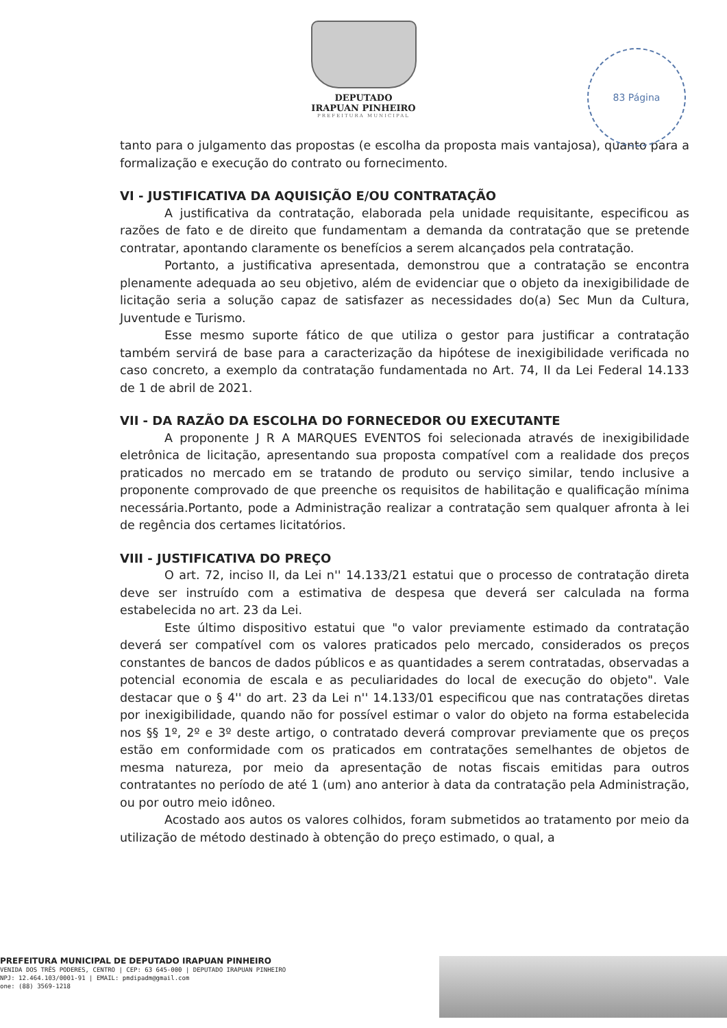DEPUTADO
IRAPUAN PINHEIRO
PREFEITURA MUNICIPAL
83 Página
tanto para o julgamento das propostas (e escolha da proposta mais vantajosa), quanto para a formalização e execução do contrato ou fornecimento.
VI - JUSTIFICATIVA DA AQUISIÇÃO E/OU CONTRATAÇÃO
A justificativa da contratação, elaborada pela unidade requisitante, especificou as razões de fato e de direito que fundamentam a demanda da contratação que se pretende contratar, apontando claramente os benefícios a serem alcançados pela contratação.
Portanto, a justificativa apresentada, demonstrou que a contratação se encontra plenamente adequada ao seu objetivo, além de evidenciar que o objeto da inexigibilidade de licitação seria a solução capaz de satisfazer as necessidades do(a) Sec Mun da Cultura, Juventude e Turismo.
Esse mesmo suporte fático de que utiliza o gestor para justificar a contratação também servirá de base para a caracterização da hipótese de inexigibilidade verificada no caso concreto, a exemplo da contratação fundamentada no Art. 74, II da Lei Federal 14.133 de 1 de abril de 2021.
VII - DA RAZÃO DA ESCOLHA DO FORNECEDOR OU EXECUTANTE
A proponente J R A MARQUES EVENTOS foi selecionada através de inexigibilidade eletrônica de licitação, apresentando sua proposta compatível com a realidade dos preços praticados no mercado em se tratando de produto ou serviço similar, tendo inclusive a proponente comprovado de que preenche os requisitos de habilitação e qualificação mínima necessária.Portanto, pode a Administração realizar a contratação sem qualquer afronta à lei de regência dos certames licitatórios.
VIII - JUSTIFICATIVA DO PREÇO
O art. 72, inciso II, da Lei n'' 14.133/21 estatui que o processo de contratação direta deve ser instruído com a estimativa de despesa que deverá ser calculada na forma estabelecida no art. 23 da Lei.
Este último dispositivo estatui que "o valor previamente estimado da contratação deverá ser compatível com os valores praticados pelo mercado, considerados os preços constantes de bancos de dados públicos e as quantidades a serem contratadas, observadas a potencial economia de escala e as peculiaridades do local de execução do objeto". Vale destacar que o § 4'' do art. 23 da Lei n'' 14.133/01 especificou que nas contratações diretas por inexigibilidade, quando não for possível estimar o valor do objeto na forma estabelecida nos §§ 1º, 2º e 3º deste artigo, o contratado deverá comprovar previamente que os preços estão em conformidade com os praticados em contratações semelhantes de objetos de mesma natureza, por meio da apresentação de notas fiscais emitidas para outros contratantes no período de até 1 (um) ano anterior à data da contratação pela Administração, ou por outro meio idôneo.
Acostado aos autos os valores colhidos, foram submetidos ao tratamento por meio da utilização de método destinado à obtenção do preço estimado, o qual, a
PREFEITURA MUNICIPAL DE DEPUTADO IRAPUAN PINHEIRO
VENIDA DOS TRÊS PODERES, CENTRO | CEP: 63 645-000 | DEPUTADO IRAPUAN PINHEIRO
NPJ: 12.464.103/0001-91 | EMAIL: pmdipadm@gmail.com
one: (88) 3569-1218